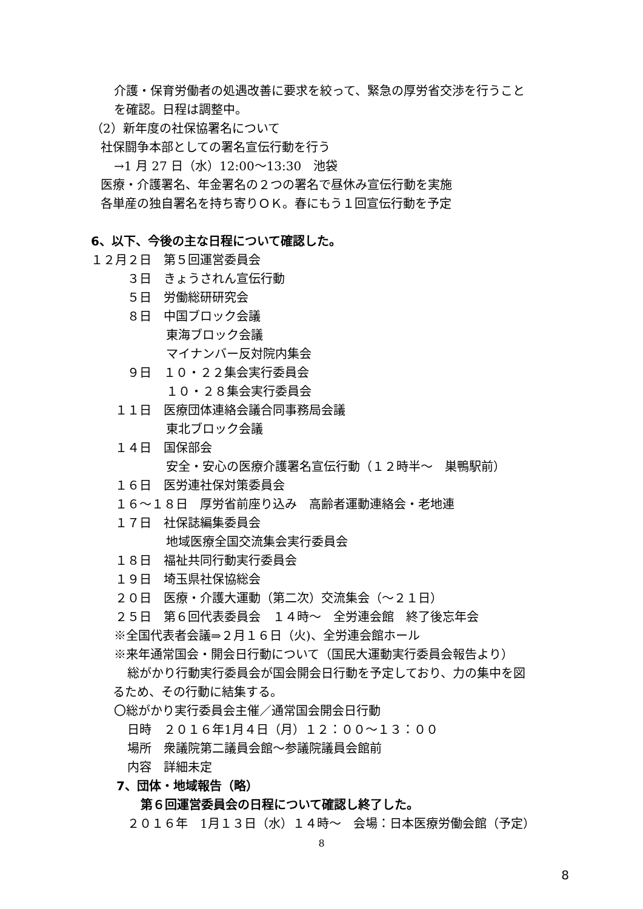介護・保育労働者の処遇改善に要求を絞って、緊急の厚労省交渉を行うこと
を確認。日程は調整中。
（2）新年度の社保協署名について
社保闘争本部としての署名宣伝行動を行う
→1 月 27 日（水）12:00～13:30　池袋
医療・介護署名、年金署名の２つの署名で昼休み宣伝行動を実施
各単産の独自署名を持ち寄りＯＫ。春にもう１回宣伝行動を予定
6、以下、今後の主な日程について確認した。
１２月２日　第５回運営委員会
３日　きょうされん宣伝行動
５日　労働総研研究会
８日　中国ブロック会議
東海ブロック会議
マイナンバー反対院内集会
９日　１０・２２集会実行委員会
１０・２８集会実行委員会
１１日　医療団体連絡会議合同事務局会議
東北ブロック会議
１４日　国保部会
安全・安心の医療介護署名宣伝行動（１２時半～　巣鴨駅前）
１６日　医労連社保対策委員会
１６～１８日　厚労省前座り込み　高齢者運動連絡会・老地連
１７日　社保誌編集委員会
地域医療全国交流集会実行委員会
１８日　福祉共同行動実行委員会
１９日　埼玉県社保協総会
２０日　医療・介護大運動（第二次）交流集会（～２１日）
２５日　第６回代表委員会　１４時～　全労連会館　終了後忘年会
※全国代表者会議⇒２月１６日（火)、全労連会館ホール
※来年通常国会・開会日行動について（国民大運動実行委員会報告より）
総がかり行動実行委員会が国会開会日行動を予定しており、力の集中を図
るため、その行動に結集する。
〇総がかり実行委員会主催／通常国会開会日行動
日時　２０１６年1月４日（月）１２：００～１３：００
場所　衆議院第二議員会館～参議院議員会館前
内容　詳細未定
7、団体・地域報告（略）
第６回運営委員会の日程について確認し終了した。
２０１６年　1月１３日（水）１４時～　会場：日本医療労働会館（予定）
8
8